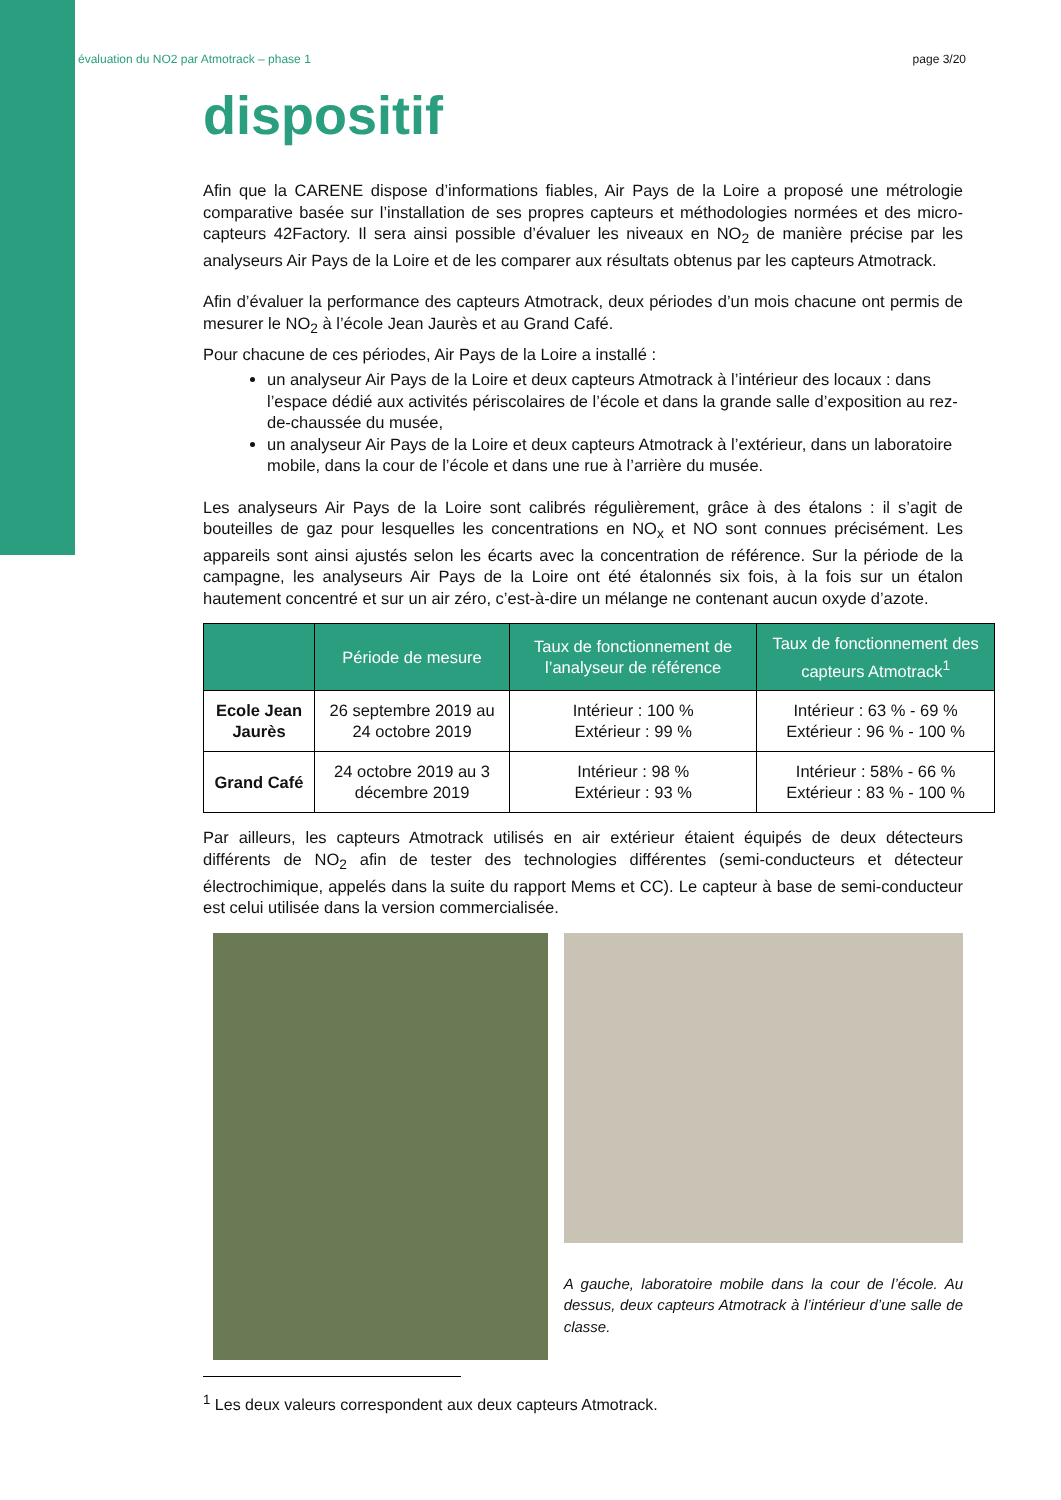évaluation du NO2 par Atmotrack – phase 1 page 3/20
dispositif
Afin que la CARENE dispose d’informations fiables, Air Pays de la Loire a proposé une métrologie comparative basée sur l’installation de ses propres capteurs et méthodologies normées et des micro-capteurs 42Factory. Il sera ainsi possible d’évaluer les niveaux en NO<sub>2</sub> de manière précise par les analyseurs Air Pays de la Loire et de les comparer aux résultats obtenus par les capteurs Atmotrack.
Afin d’évaluer la performance des capteurs Atmotrack, deux périodes d’un mois chacune ont permis de mesurer le NO<sub>2</sub> à l’école Jean Jaurès et au Grand Café.
Pour chacune de ces périodes, Air Pays de la Loire a installé :
un analyseur Air Pays de la Loire et deux capteurs Atmotrack à l’intérieur des locaux : dans l’espace dédié aux activités périscolaires de l’école et dans la grande salle d’exposition au rez-de-chaussée du musée,
un analyseur Air Pays de la Loire et deux capteurs Atmotrack à l’extérieur, dans un laboratoire mobile, dans la cour de l’école et dans une rue à l’arrière du musée.
Les analyseurs Air Pays de la Loire sont calibrés régulièrement, grâce à des étalons : il s’agit de bouteilles de gaz pour lesquelles les concentrations en NO<sub>x</sub> et NO sont connues précisément. Les appareils sont ainsi ajustés selon les écarts avec la concentration de référence. Sur la période de la campagne, les analyseurs Air Pays de la Loire ont été étalonnés six fois, à la fois sur un étalon hautement concentré et sur un air zéro, c’est-à-dire un mélange ne contenant aucun oxyde d’azote.
| | Période de mesure | Taux de fonctionnement de l’analyseur de référence | Taux de fonctionnement des capteurs Atmotrack<sup>1</sup> |
| --- | --- | --- | --- |
| Ecole Jean Jaurès | 26 septembre 2019 au 24 octobre 2019 | Intérieur : 100 % Extérieur : 99 % | Intérieur : 63 % - 69 % Extérieur : 96 % - 100 % |
| Grand Café | 24 octobre 2019 au 3 décembre 2019 | Intérieur : 98 % Extérieur : 93 % | Intérieur : 58% - 66 % Extérieur : 83 % - 100 % |
Par ailleurs, les capteurs Atmotrack utilisés en air extérieur étaient équipés de deux détecteurs différents de NO<sub>2</sub> afin de tester des technologies différentes (semi-conducteurs et détecteur électrochimique, appelés dans la suite du rapport Mems et CC). Le capteur à base de semi-conducteur est celui utilisée dans la version commercialisée.
A gauche, laboratoire mobile dans la cour de l’école. Au dessus, deux capteurs Atmotrack à l’intérieur d’une salle de classe.
<sup>1</sup> Les deux valeurs correspondent aux deux capteurs Atmotrack.